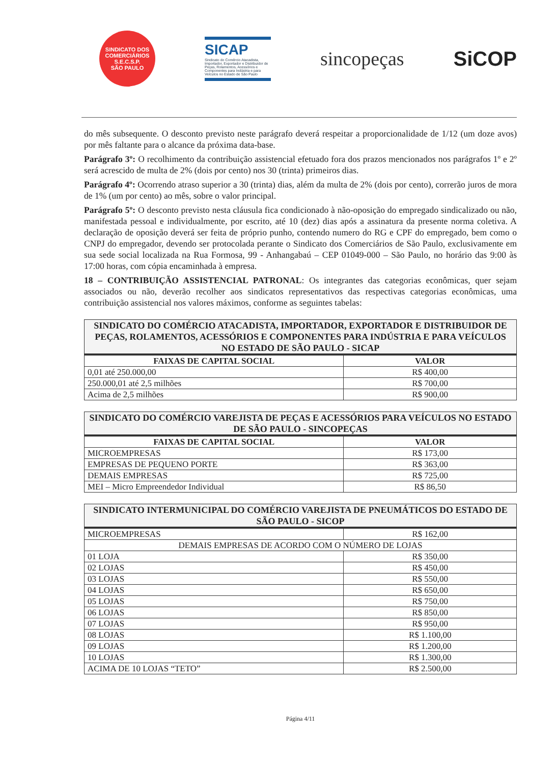SINDICATO DOS COMERCIÁRIOS
S.E.C.S.P.
SÃO PAULO
SICAP
Sindicato do Comércio Atacadista, Importador, Exportador e Distribuidor de Peças, Rolamentos, Acessórios e Componentes para Indústria e para Veículos no Estado de São Paulo
sincopeças SiCOP
do mês subsequente. O desconto previsto neste parágrafo deverá respeitar a proporcionalidade de 1/12 (um doze avos) por mês faltante para o alcance da próxima data-base.
Parágrafo 3º: O recolhimento da contribuição assistencial efetuado fora dos prazos mencionados nos parágrafos 1º e 2º será acrescido de multa de 2% (dois por cento) nos 30 (trinta) primeiros dias.
Parágrafo 4º: Ocorrendo atraso superior a 30 (trinta) dias, além da multa de 2% (dois por cento), correrão juros de mora de 1% (um por cento) ao mês, sobre o valor principal.
Parágrafo 5º: O desconto previsto nesta cláusula fica condicionado à não-oposição do empregado sindicalizado ou não, manifestada pessoal e individualmente, por escrito, até 10 (dez) dias após a assinatura da presente norma coletiva. A declaração de oposição deverá ser feita de próprio punho, contendo numero do RG e CPF do empregado, bem como o CNPJ do empregador, devendo ser protocolada perante o Sindicato dos Comerciários de São Paulo, exclusivamente em sua sede social localizada na Rua Formosa, 99 - Anhangabaú – CEP 01049-000 – São Paulo, no horário das 9:00 às 17:00 horas, com cópia encaminhada à empresa.
18 – CONTRIBUIÇÃO ASSISTENCIAL PATRONAL: Os integrantes das categorias econômicas, quer sejam associados ou não, deverão recolher aos sindicatos representativos das respectivas categorias econômicas, uma contribuição assistencial nos valores máximos, conforme as seguintes tabelas:
| SINDICATO DO COMÉRCIO ATACADISTA, IMPORTADOR, EXPORTADOR E DISTRIBUIDOR DE PEÇAS, ROLAMENTOS, ACESSÓRIOS E COMPONENTES PARA INDÚSTRIA E PARA VEÍCULOS NO ESTADO DE SÃO PAULO - SICAP | |
| --- | --- |
| FAIXAS DE CAPITAL SOCIAL | VALOR |
| 0,01 até 250.000,00 | R$ 400,00 |
| 250.000,01 até 2,5 milhões | R$ 700,00 |
| Acima de 2,5 milhões | R$ 900,00 |
| SINDICATO DO COMÉRCIO VAREJISTA DE PEÇAS E ACESSÓRIOS PARA VEÍCULOS NO ESTADO DE SÃO PAULO - SINCOPEÇAS | |
| --- | --- |
| FAIXAS DE CAPITAL SOCIAL | VALOR |
| MICROEMPRESAS | R$ 173,00 |
| EMPRESAS DE PEQUENO PORTE | R$ 363,00 |
| DEMAIS EMPRESAS | R$ 725,00 |
| MEI – Micro Empreendedor Individual | R$ 86,50 |
| SINDICATO INTERMUNICIPAL DO COMÉRCIO VAREJISTA DE PNEUMÁTICOS DO ESTADO DE SÃO PAULO - SICOP | |
| --- | --- |
| MICROEMPRESAS | R$ 162,00 |
| DEMAIS EMPRESAS DE ACORDO COM O NÚMERO DE LOJAS | |
| 01 LOJA | R$ 350,00 |
| 02 LOJAS | R$ 450,00 |
| 03 LOJAS | R$ 550,00 |
| 04 LOJAS | R$ 650,00 |
| 05 LOJAS | R$ 750,00 |
| 06 LOJAS | R$ 850,00 |
| 07 LOJAS | R$ 950,00 |
| 08 LOJAS | R$ 1.100,00 |
| 09 LOJAS | R$ 1.200,00 |
| 10 LOJAS | R$ 1.300,00 |
| ACIMA DE 10 LOJAS “TETO” | R$ 2.500,00 |
Página 4/11